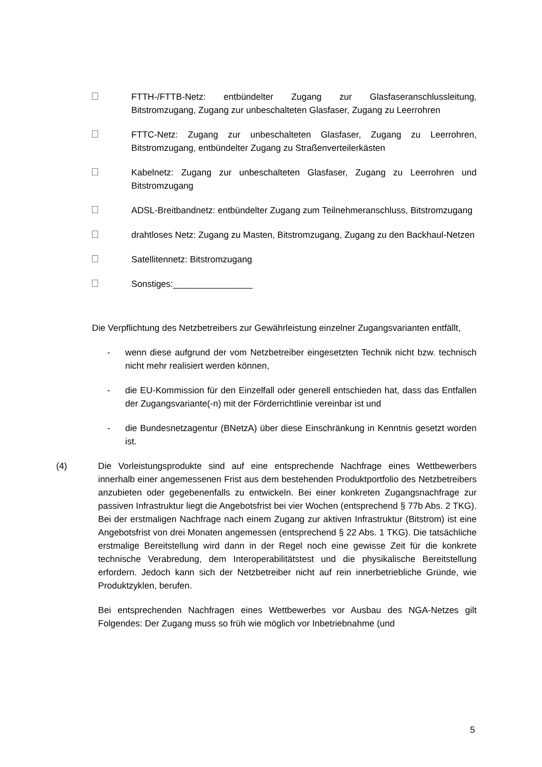FTTH-/FTTB-Netz: entbündelter Zugang zur Glasfaseranschlussleitung, Bitstromzugang, Zugang zur unbeschalteten Glasfaser, Zugang zu Leerrohren
FTTC-Netz: Zugang zur unbeschalteten Glasfaser, Zugang zu Leerrohren, Bitstromzugang, entbündelter Zugang zu Straßenverteilerkästen
Kabelnetz: Zugang zur unbeschalteten Glasfaser, Zugang zu Leerrohren und Bitstromzugang
ADSL-Breitbandnetz: entbündelter Zugang zum Teilnehmeranschluss, Bitstromzugang
drahtloses Netz: Zugang zu Masten, Bitstromzugang, Zugang zu den Backhaul-Netzen
Satellitennetz: Bitstromzugang
Sonstiges:________________
Die Verpflichtung des Netzbetreibers zur Gewährleistung einzelner Zugangsvarianten entfällt,
- wenn diese aufgrund der vom Netzbetreiber eingesetzten Technik nicht bzw. technisch nicht mehr realisiert werden können,
- die EU-Kommission für den Einzelfall oder generell entschieden hat, dass das Entfallen der Zugangsvariante(-n) mit der Förderrichtlinie vereinbar ist und
- die Bundesnetzagentur (BNetzA) über diese Einschränkung in Kenntnis gesetzt worden ist.
(4) Die Vorleistungsprodukte sind auf eine entsprechende Nachfrage eines Wettbewerbers innerhalb einer angemessenen Frist aus dem bestehenden Produktportfolio des Netzbetreibers anzubieten oder gegebenenfalls zu entwickeln. Bei einer konkreten Zugangsnachfrage zur passiven Infrastruktur liegt die Angebotsfrist bei vier Wochen (entsprechend § 77b Abs. 2 TKG). Bei der erstmaligen Nachfrage nach einem Zugang zur aktiven Infrastruktur (Bitstrom) ist eine Angebotsfrist von drei Monaten angemessen (entsprechend § 22 Abs. 1 TKG). Die tatsächliche erstmalige Bereitstellung wird dann in der Regel noch eine gewisse Zeit für die konkrete technische Verabredung, dem Interoperabilitätstest und die physikalische Bereitstellung erfordern. Jedoch kann sich der Netzbetreiber nicht auf rein innerbetriebliche Gründe, wie Produktzyklen, berufen.
Bei entsprechenden Nachfragen eines Wettbewerbes vor Ausbau des NGA-Netzes gilt Folgendes: Der Zugang muss so früh wie möglich vor Inbetriebnahme (und
5